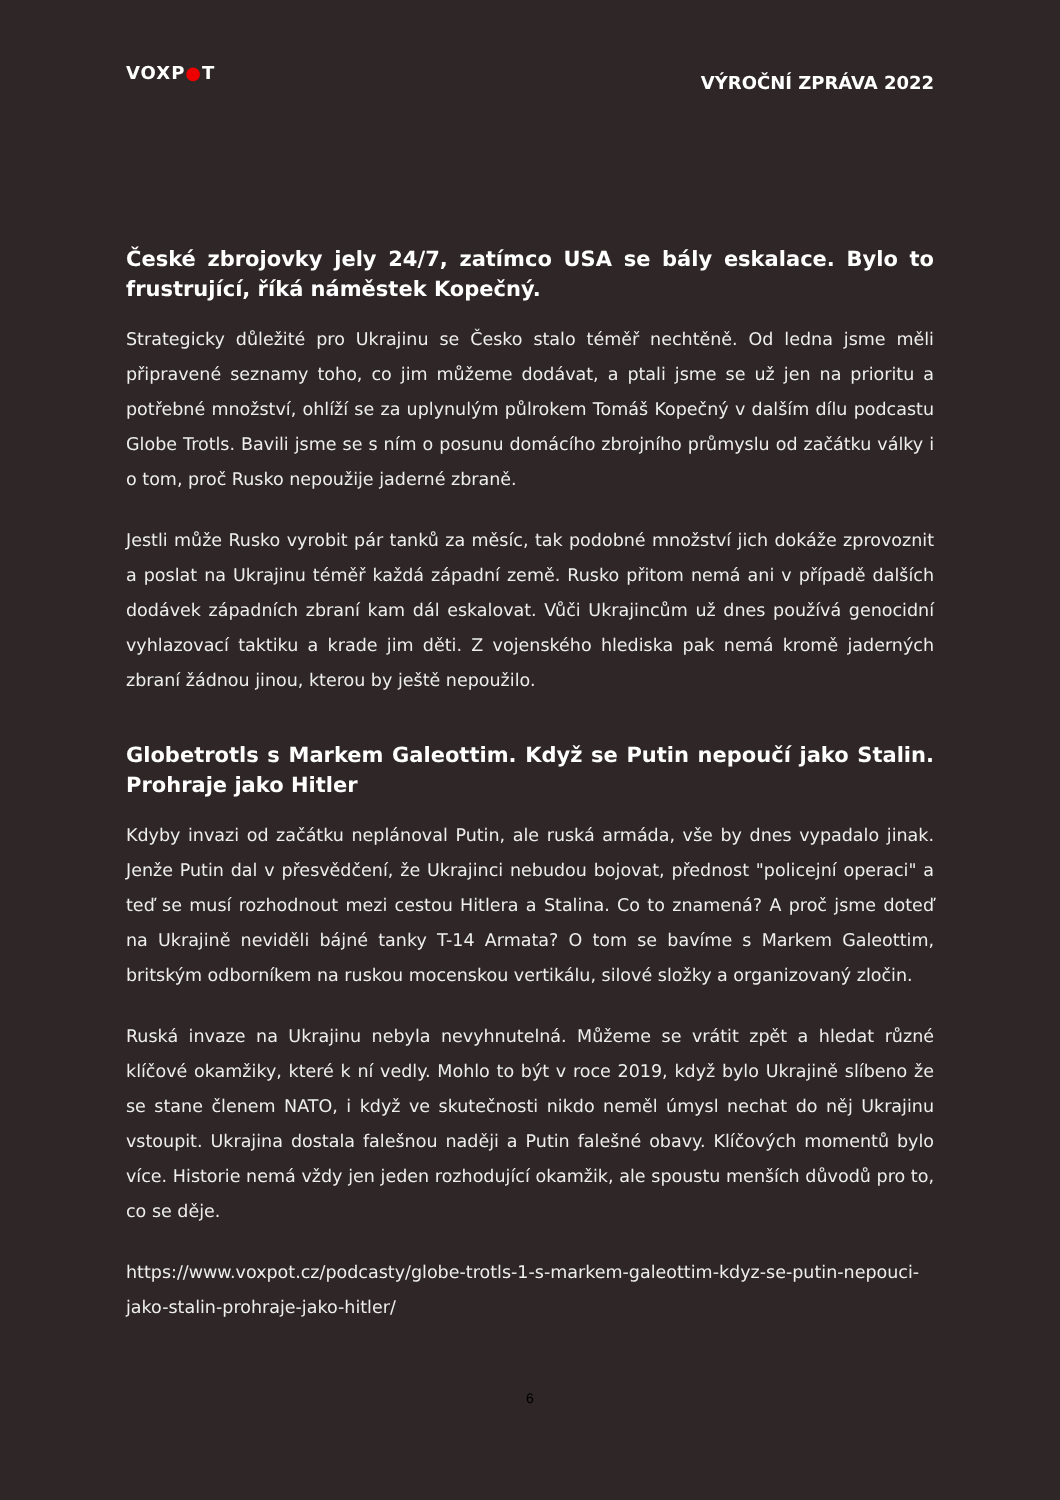VOXP●T
VÝROČNÍ ZPRÁVA 2022
České zbrojovky jely 24/7, zatímco USA se bály eskalace. Bylo to frustrující, říká náměstek Kopečný.
Strategicky důležité pro Ukrajinu se Česko stalo téměř nechtěně. Od ledna jsme měli připravené seznamy toho, co jim můžeme dodávat, a ptali jsme se už jen na prioritu a potřebné množství, ohlíží se za uplynulým půlrokem Tomáš Kopečný v dalším dílu podcastu Globe Trotls. Bavili jsme se s ním o posunu domácího zbrojního průmyslu od začátku války i o tom, proč Rusko nepoužije jaderné zbraně.
Jestli může Rusko vyrobit pár tanků za měsíc, tak podobné množství jich dokáže zprovoznit a poslat na Ukrajinu téměř každá západní země. Rusko přitom nemá ani v případě dalších dodávek západních zbraní kam dál eskalovat. Vůči Ukrajincům už dnes používá genocidní vyhlazovací taktiku a krade jim děti. Z vojenského hlediska pak nemá kromě jaderných zbraní žádnou jinou, kterou by ještě nepoužilo.
Globetrotls s Markem Galeottim. Když se Putin nepoučí jako Stalin. Prohraje jako Hitler
Kdyby invazi od začátku neplánoval Putin, ale ruská armáda, vše by dnes vypadalo jinak. Jenže Putin dal v přesvědčení, že Ukrajinci nebudou bojovat, přednost "policejní operaci" a teď se musí rozhodnout mezi cestou Hitlera a Stalina. Co to znamená? A proč jsme doteď na Ukrajině neviděli bájné tanky T-14 Armata? O tom se bavíme s Markem Galeottim, britským odborníkem na ruskou mocenskou vertikálu, silové složky a organizovaný zločin.
Ruská invaze na Ukrajinu nebyla nevyhnutelná. Můžeme se vrátit zpět a hledat různé klíčové okamžiky, které k ní vedly. Mohlo to být v roce 2019, když bylo Ukrajině slíbeno že se stane členem NATO, i když ve skutečnosti nikdo neměl úmysl nechat do něj Ukrajinu vstoupit. Ukrajina dostala falešnou naději a Putin falešné obavy. Klíčových momentů bylo více. Historie nemá vždy jen jeden rozhodující okamžik, ale spoustu menších důvodů pro to, co se děje.
https://www.voxpot.cz/podcasty/globe-trotls-1-s-markem-galeottim-kdyz-se-putin-nepouci-jako-stalin-prohraje-jako-hitler/
6